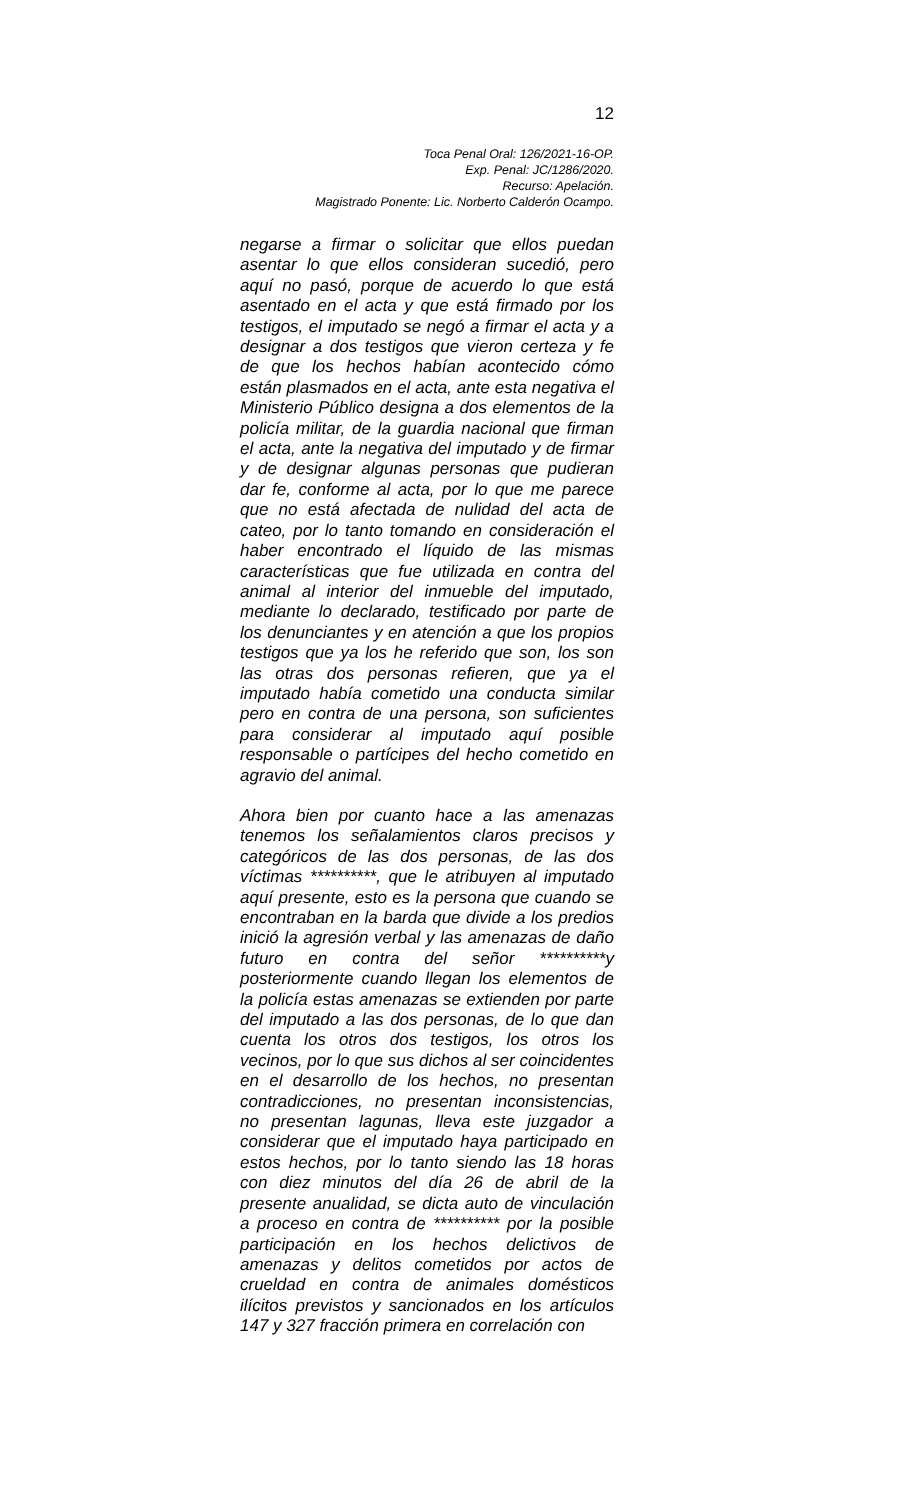12
Toca Penal Oral: 126/2021-16-OP.
Exp. Penal: JC/1286/2020.
Recurso: Apelación.
Magistrado Ponente: Lic. Norberto Calderón Ocampo.
negarse a firmar o solicitar que ellos puedan asentar lo que ellos consideran sucedió, pero aquí no pasó, porque de acuerdo lo que está asentado en el acta y que está firmado por los testigos, el imputado se negó a firmar el acta y a designar a dos testigos que vieron certeza y fe de que los hechos habían acontecido cómo están plasmados en el acta, ante esta negativa el Ministerio Público designa a dos elementos de la policía militar, de la guardia nacional que firman el acta, ante la negativa del imputado y de firmar y de designar algunas personas que pudieran dar fe, conforme al acta, por lo que me parece que no está afectada de nulidad del acta de cateo, por lo tanto tomando en consideración el haber encontrado el líquido de las mismas características que fue utilizada en contra del animal al interior del inmueble del imputado, mediante lo declarado, testificado por parte de los denunciantes y en atención a que los propios testigos que ya los he referido que son, los son las otras dos personas refieren, que ya el imputado había cometido una conducta similar pero en contra de una persona, son suficientes para considerar al imputado aquí posible responsable o partícipes del hecho cometido en agravio del animal.
Ahora bien por cuanto hace a las amenazas tenemos los señalamientos claros precisos y categóricos de las dos personas, de las dos víctimas **********, que le atribuyen al imputado aquí presente, esto es la persona que cuando se encontraban en la barda que divide a los predios inició la agresión verbal y las amenazas de daño futuro en contra del señor **********y posteriormente cuando llegan los elementos de la policía estas amenazas se extienden por parte del imputado a las dos personas, de lo que dan cuenta los otros dos testigos, los otros los vecinos, por lo que sus dichos al ser coincidentes en el desarrollo de los hechos, no presentan contradicciones, no presentan inconsistencias, no presentan lagunas, lleva este juzgador a considerar que el imputado haya participado en estos hechos, por lo tanto siendo las 18 horas con diez minutos del día 26 de abril de la presente anualidad, se dicta auto de vinculación a proceso en contra de ********** por la posible participación en los hechos delictivos de amenazas y delitos cometidos por actos de crueldad en contra de animales domésticos ilícitos previstos y sancionados en los artículos 147 y 327 fracción primera en correlación con